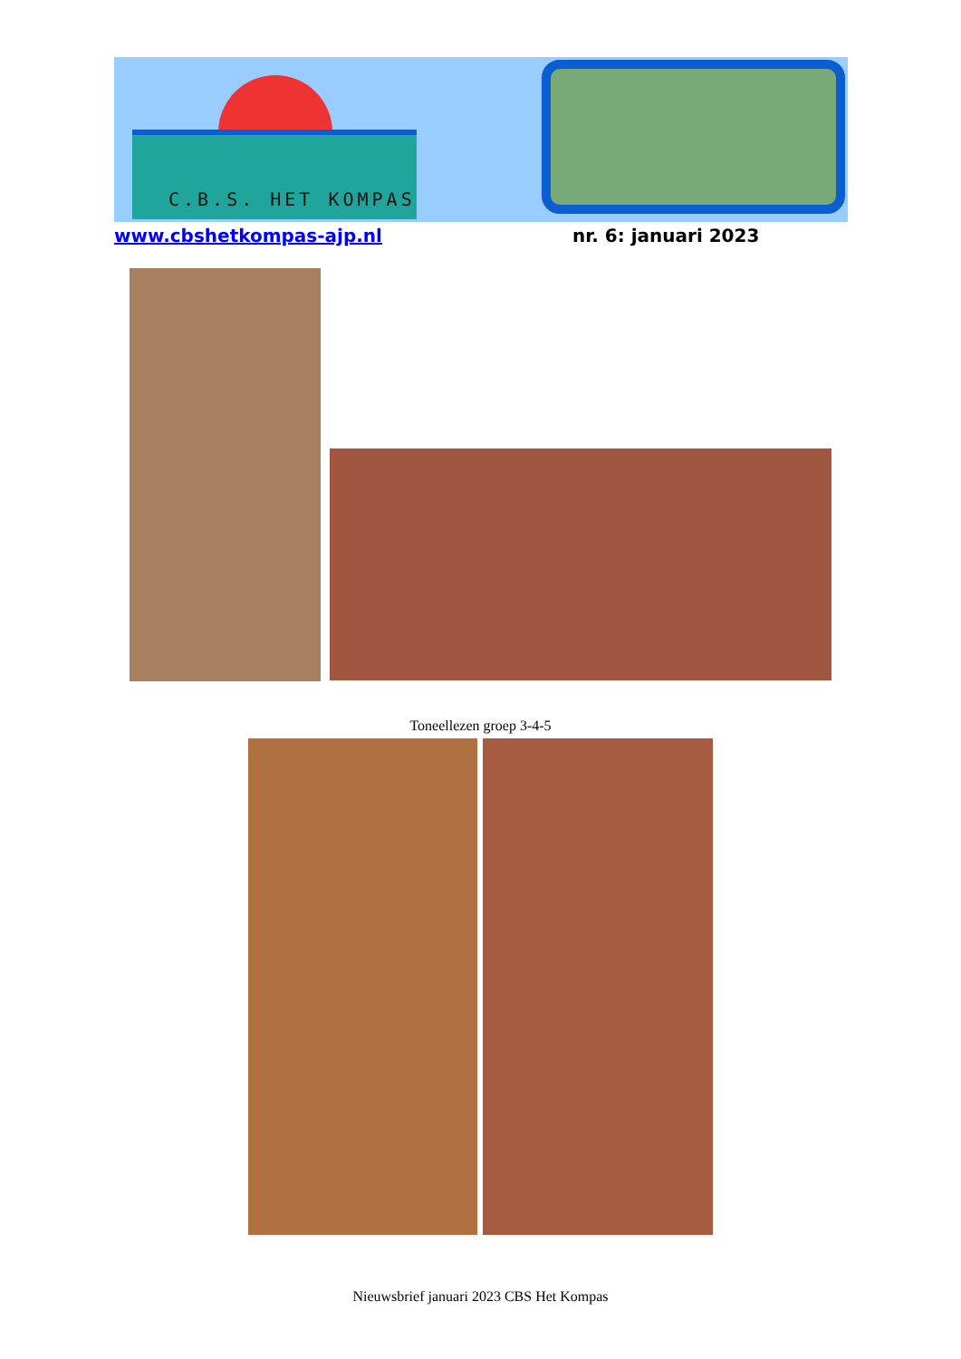C.B.S. HET KOMPAS
www.cbshetkompas-ajp.nl nr. 6: januari 2023
Toneellezen groep 3-4-5
Nieuwsbrief januari 2023 CBS Het Kompas